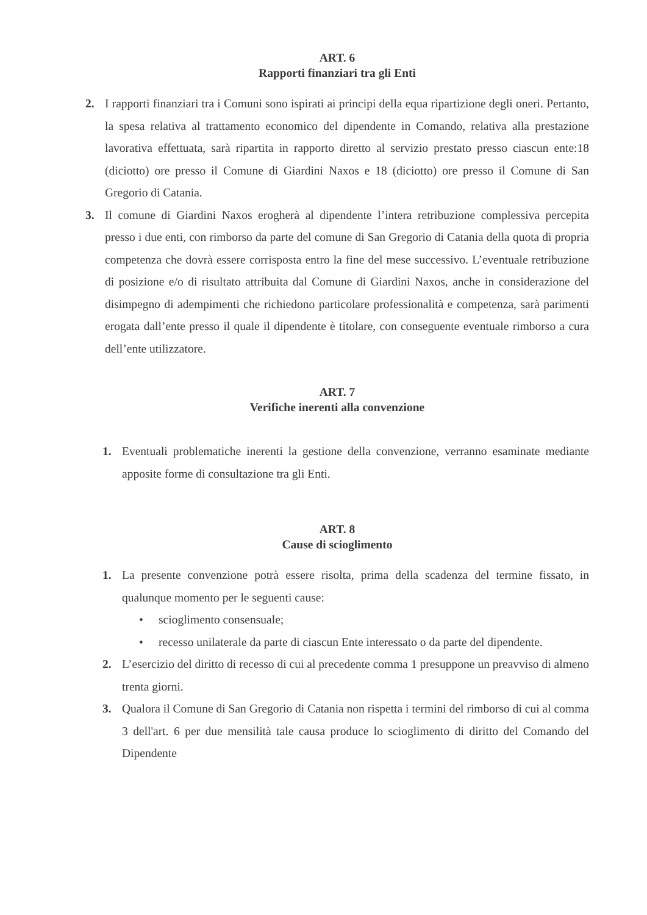ART. 6
Rapporti finanziari tra gli Enti
2. I rapporti finanziari tra i Comuni sono ispirati ai principi della equa ripartizione degli oneri. Pertanto, la spesa relativa al trattamento economico del dipendente in Comando, relativa alla prestazione lavorativa effettuata, sarà ripartita in rapporto diretto al servizio prestato presso ciascun ente:18 (diciotto) ore presso il Comune di Giardini Naxos e 18 (diciotto) ore presso il Comune di San Gregorio di Catania.
3. Il comune di Giardini Naxos erogherà al dipendente l’intera retribuzione complessiva percepita presso i due enti, con rimborso da parte del comune di San Gregorio di Catania della quota di propria competenza che dovrà essere corrisposta entro la fine del mese successivo. L’eventuale retribuzione di posizione e/o di risultato attribuita dal Comune di Giardini Naxos, anche in considerazione del disimpegno di adempimenti che richiedono particolare professionalità e competenza, sarà parimenti erogata dall’ente presso il quale il dipendente è titolare, con conseguente eventuale rimborso a cura dell’ente utilizzatore.
ART. 7
Verifiche inerenti alla convenzione
1. Eventuali problematiche inerenti la gestione della convenzione, verranno esaminate mediante apposite forme di consultazione tra gli Enti.
ART. 8
Cause di scioglimento
1. La presente convenzione potrà essere risolta, prima della scadenza del termine fissato, in qualunque momento per le seguenti cause:
• scioglimento consensuale;
• recesso unilaterale da parte di ciascun Ente interessato o da parte del dipendente.
2. L’esercizio del diritto di recesso di cui al precedente comma 1 presuppone un preavviso di almeno trenta giorni.
3. Qualora il Comune di San Gregorio di Catania non rispetta i termini del rimborso di cui al comma 3 dell'art. 6 per due mensilità tale causa produce lo scioglimento di diritto del Comando del Dipendente